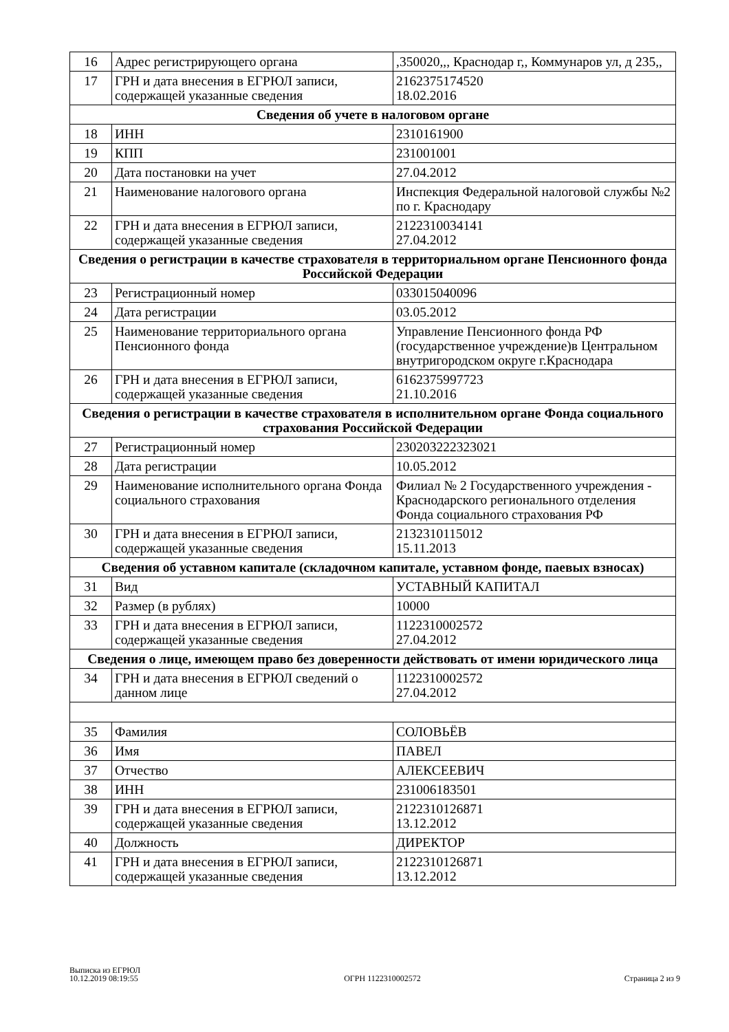| 16 | Адрес регистрирующего органа | ,350020,,, Краснодар г,, Коммунаров ул, д 235,, |
| 17 | ГРН и дата внесения в ЕГРЮЛ записи, содержащей указанные сведения | 2162375174520 18.02.2016 |
| Сведения об учете в налоговом органе | | |
| 18 | ИНН | 2310161900 |
| 19 | КПП | 231001001 |
| 20 | Дата постановки на учет | 27.04.2012 |
| 21 | Наименование налогового органа | Инспекция Федеральной налоговой службы №2 по г. Краснодару |
| 22 | ГРН и дата внесения в ЕГРЮЛ записи, содержащей указанные сведения | 2122310034141 27.04.2012 |
| Сведения о регистрации в качестве страхователя в территориальном органе Пенсионного фонда Российской Федерации | | |
| 23 | Регистрационный номер | 033015040096 |
| 24 | Дата регистрации | 03.05.2012 |
| 25 | Наименование территориального органа Пенсионного фонда | Управление Пенсионного фонда РФ (государственное учреждение)в Центральном внутригородском округе г.Краснодара |
| 26 | ГРН и дата внесения в ЕГРЮЛ записи, содержащей указанные сведения | 6162375997723 21.10.2016 |
| Сведения о регистрации в качестве страхователя в исполнительном органе Фонда социального страхования Российской Федерации | | |
| 27 | Регистрационный номер | 230203222323021 |
| 28 | Дата регистрации | 10.05.2012 |
| 29 | Наименование исполнительного органа Фонда социального страхования | Филиал № 2 Государственного учреждения - Краснодарского регионального отделения Фонда социального страхования РФ |
| 30 | ГРН и дата внесения в ЕГРЮЛ записи, содержащей указанные сведения | 2132310115012 15.11.2013 |
| Сведения об уставном капитале (складочном капитале, уставном фонде, паевых взносах) | | |
| 31 | Вид | УСТАВНЫЙ КАПИТАЛ |
| 32 | Размер (в рублях) | 10000 |
| 33 | ГРН и дата внесения в ЕГРЮЛ записи, содержащей указанные сведения | 1122310002572 27.04.2012 |
| Сведения о лице, имеющем право без доверенности действовать от имени юридического лица | | |
| 34 | ГРН и дата внесения в ЕГРЮЛ сведений о данном лице | 1122310002572 27.04.2012 |
| 35 | Фамилия | СОЛОВЬЁВ |
| 36 | Имя | ПАВЕЛ |
| 37 | Отчество | АЛЕКСЕЕВИЧ |
| 38 | ИНН | 231006183501 |
| 39 | ГРН и дата внесения в ЕГРЮЛ записи, содержащей указанные сведения | 2122310126871 13.12.2012 |
| 40 | Должность | ДИРЕКТОР |
| 41 | ГРН и дата внесения в ЕГРЮЛ записи, содержащей указанные сведения | 2122310126871 13.12.2012 |
Выписка из ЕГРЮЛ
10.12.2019 08:19:55
ОГРН 1122310002572
Страница 2 из 9